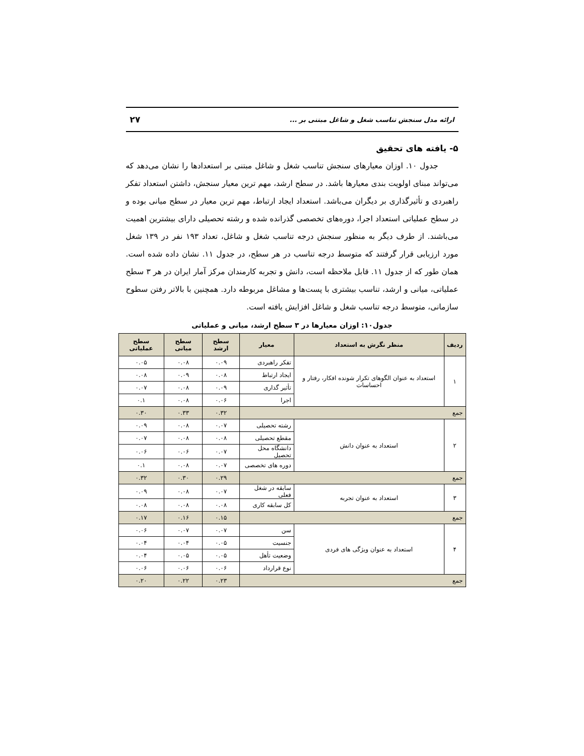ارائه مدل سنجش تناسب شغل و شاغل مبتنی بر ... ۲۷
۵- یافته های تحقیق
جدول ۱۰. اوزان معیارهای سنجش تناسب شغل و شاغل مبتنی بر استعدادها را نشان می‌دهد که می‌تواند مبنای اولویت بندی معیارها باشد. در سطح ارشد، مهم ترین معیار سنجش، داشتن استعداد تفکر راهبردی و تأثیرگذاری بر دیگران می‌باشد. استعداد ایجاد ارتباط، مهم ترین معیار در سطح میانی بوده و در سطح عملیاتی استعداد اجرا، دوره‌های تخصصی گذرانده شده و رشته تحصیلی دارای بیشترین اهمیت می‌باشند. از طرف دیگر به منظور سنجش درجه تناسب شغل و شاغل، تعداد ۱۹۳ نفر در ۱۳۹ شغل مورد ارزیابی قرار گرفتند که متوسط درجه تناسب در هر سطح، در جدول ۱۱. نشان داده شده است. همان طور که از جدول ۱۱. قابل ملاحظه است، دانش و تجربه کارمندان مرکز آمار ایران در هر ۳ سطح عملیاتی، میانی و ارشد، تناسب بیشتری با پست‌ها و مشاغل مربوطه دارد. همچنین با بالاتر رفتن سطوح سازمانی، متوسط درجه تناسب شغل و شاغل افزایش یافته است.
جدول۱۰: اوزان معیارها در ۳ سطح ارشد، میانی و عملیاتی
| ردیف | منظر نگرش به استعداد | معیار | سطح ارشد | سطح میانی | سطح عملیاتی |
| --- | --- | --- | --- | --- | --- |
| ۱ | استعداد به عنوان الگوهای تکرار شونده افکار، رفتار و احساسات | تفکر راهبردی | ۰.۰۹ | ۰.۰۸ | ۰.۰۵ |
| | | ایجاد ارتباط | ۰.۰۸ | ۰.۰۹ | ۰.۰۸ |
| | | تأثیر گذاری | ۰.۰۹ | ۰.۰۸ | ۰.۰۷ |
| | | اجرا | ۰.۰۶ | ۰.۰۸ | ۰.۱ |
| جمع | | | ۰.۳۲ | ۰.۳۳ | ۰.۳۰ |
| ۲ | استعداد به عنوان دانش | رشته تحصیلی | ۰.۰۷ | ۰.۰۸ | ۰.۰۹ |
| | | مقطع تحصیلی | ۰.۰۸ | ۰.۰۸ | ۰.۰۷ |
| | | دانشگاه محل تحصیل | ۰.۰۷ | ۰.۰۶ | ۰.۰۶ |
| | | دوره های تخصصی | ۰.۰۷ | ۰.۰۸ | ۰.۱ |
| جمع | | | ۰.۲۹ | ۰.۳۰ | ۰.۳۲ |
| ۳ | استعداد به عنوان تجربه | سابقه در شغل فعلی | ۰.۰۷ | ۰.۰۸ | ۰.۰۹ |
| | | کل سابقه کاری | ۰.۰۸ | ۰.۰۸ | ۰.۰۸ |
| جمع | | | ۰.۱۵ | ۰.۱۶ | ۰.۱۷ |
| ۴ | استعداد به عنوان ویژگی های فردی | سن | ۰.۰۷ | ۰.۰۷ | ۰.۰۶ |
| | | جنسیت | ۰.۰۵ | ۰.۰۴ | ۰.۰۴ |
| | | وضعیت تأهل | ۰.۰۵ | ۰.۰۵ | ۰.۰۴ |
| | | نوع قرارداد | ۰.۰۶ | ۰.۰۶ | ۰.۰۶ |
| جمع | | | ۰.۲۳ | ۰.۲۲ | ۰.۲۰ |